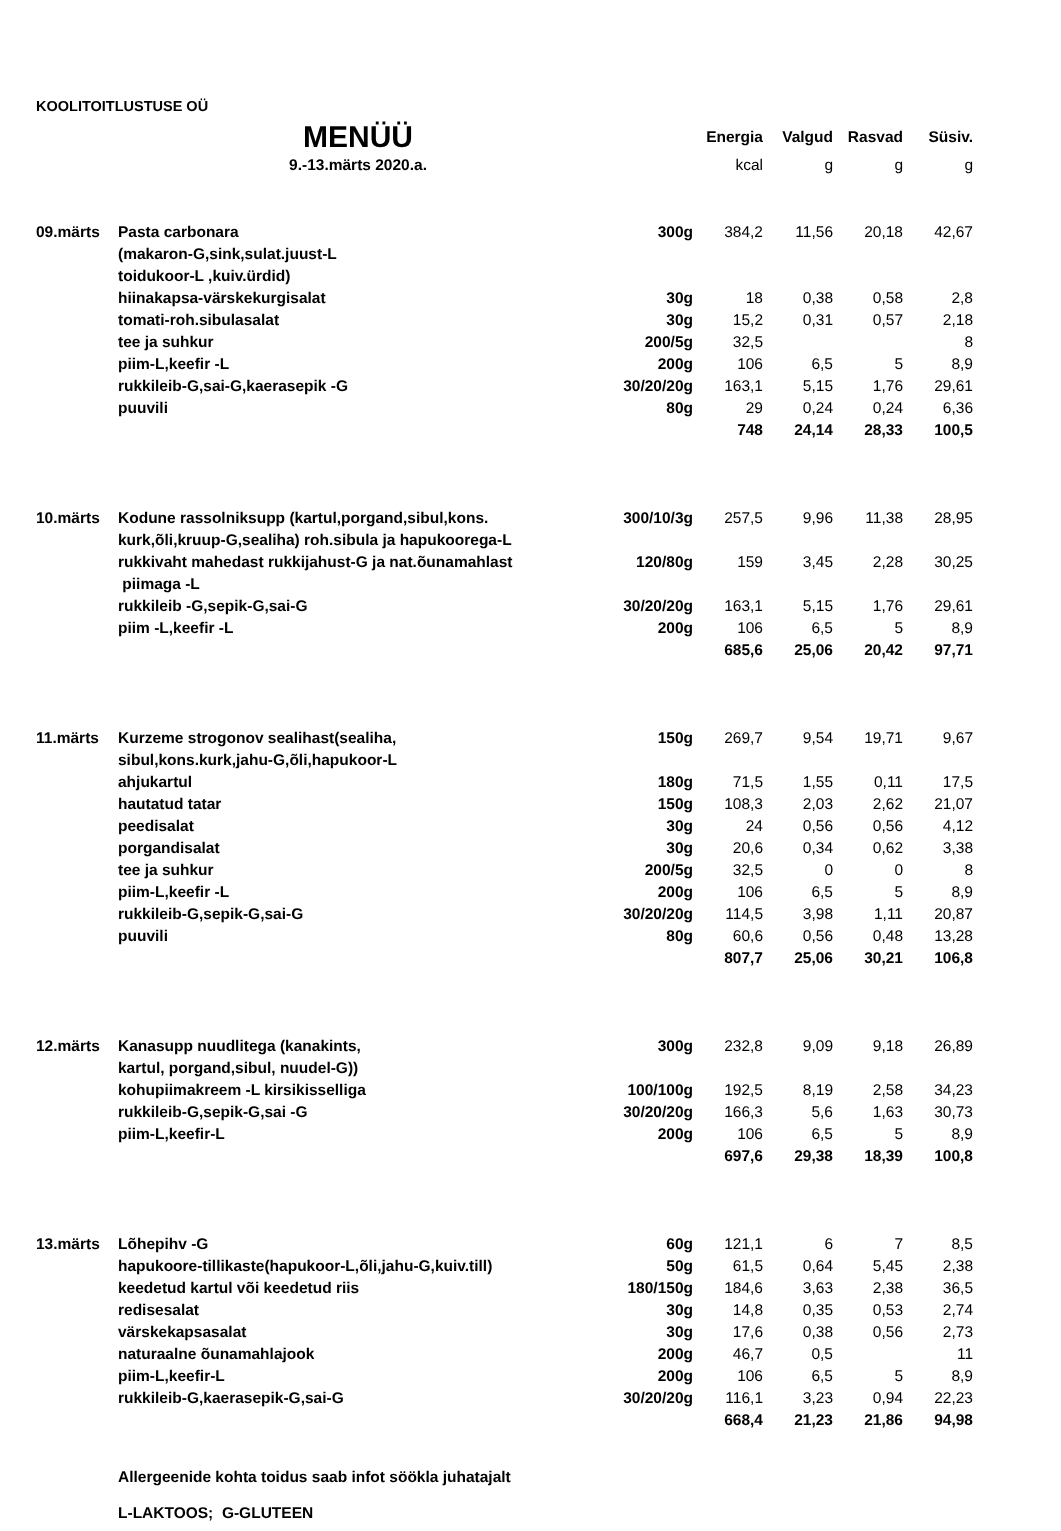KOOLITOITLUSTUSE OÜ
| | MENÜÜ | | Energia | Valgud | Rasvad | Süsiv. |
| | 9.-13.märts 2020.a. | | kcal | g | g | g |
| 09.märts | Pasta carbonara | 300g | 384,2 | 11,56 | 20,18 | 42,67 |
| | (makaron-G,sink,sulat.juust-L | | | | | |
| | toidukoor-L ,kuiv.ürdid) | | | | | |
| | hiinakapsa-värskekurgisalat | 30g | 18 | 0,38 | 0,58 | 2,8 |
| | tomati-roh.sibulasalat | 30g | 15,2 | 0,31 | 0,57 | 2,18 |
| | tee ja suhkur | 200/5g | 32,5 | | | 8 |
| | piim-L,keefir -L | 200g | 106 | 6,5 | 5 | 8,9 |
| | rukkileib-G,sai-G,kaerasepik -G | 30/20/20g | 163,1 | 5,15 | 1,76 | 29,61 |
| | puuvili | 80g | 29 | 0,24 | 0,24 | 6,36 |
| | | | 748 | 24,14 | 28,33 | 100,5 |
| 10.märts | Kodune rassolniksupp (kartul,porgand,sibul,kons. | 300/10/3g | 257,5 | 9,96 | 11,38 | 28,95 |
| | kurk,õli,kruup-G,sealiha) roh.sibula ja hapukoorega-L | | | | | |
| | rukkivaht mahedast rukkijahust-G ja nat.õunamahlast | 120/80g | 159 | 3,45 | 2,28 | 30,25 |
| | piimaga -L | | | | | |
| | rukkileib -G,sepik-G,sai-G | 30/20/20g | 163,1 | 5,15 | 1,76 | 29,61 |
| | piim -L,keefir -L | 200g | 106 | 6,5 | 5 | 8,9 |
| | | | 685,6 | 25,06 | 20,42 | 97,71 |
| 11.märts | Kurzeme strogonov sealihast(sealiha, | 150g | 269,7 | 9,54 | 19,71 | 9,67 |
| | sibul,kons.kurk,jahu-G,õli,hapukoor-L | | | | | |
| | ahjukartul | 180g | 71,5 | 1,55 | 0,11 | 17,5 |
| | hautatud tatar | 150g | 108,3 | 2,03 | 2,62 | 21,07 |
| | peedisalat | 30g | 24 | 0,56 | 0,56 | 4,12 |
| | porgandisalat | 30g | 20,6 | 0,34 | 0,62 | 3,38 |
| | tee ja suhkur | 200/5g | 32,5 | 0 | 0 | 8 |
| | piim-L,keefir -L | 200g | 106 | 6,5 | 5 | 8,9 |
| | rukkileib-G,sepik-G,sai-G | 30/20/20g | 114,5 | 3,98 | 1,11 | 20,87 |
| | puuvili | 80g | 60,6 | 0,56 | 0,48 | 13,28 |
| | | | 807,7 | 25,06 | 30,21 | 106,8 |
| 12.märts | Kanasupp nuudlitega (kanakints, | 300g | 232,8 | 9,09 | 9,18 | 26,89 |
| | kartul, porgand,sibul, nuudel-G)) | | | | | |
| | kohupiimakreem -L kirsikisselliga | 100/100g | 192,5 | 8,19 | 2,58 | 34,23 |
| | rukkileib-G,sepik-G,sai -G | 30/20/20g | 166,3 | 5,6 | 1,63 | 30,73 |
| | piim-L,keefir-L | 200g | 106 | 6,5 | 5 | 8,9 |
| | | | 697,6 | 29,38 | 18,39 | 100,8 |
| 13.märts | Lõhepihv -G | 60g | 121,1 | 6 | 7 | 8,5 |
| | hapukoore-tillikaste(hapukoor-L,õli,jahu-G,kuiv.till) | 50g | 61,5 | 0,64 | 5,45 | 2,38 |
| | keedetud kartul või keedetud riis | 180/150g | 184,6 | 3,63 | 2,38 | 36,5 |
| | redisesalat | 30g | 14,8 | 0,35 | 0,53 | 2,74 |
| | värskekapsasalat | 30g | 17,6 | 0,38 | 0,56 | 2,73 |
| | naturaalne õunamahlajook | 200g | 46,7 | 0,5 | | 11 |
| | piim-L,keefir-L | 200g | 106 | 6,5 | 5 | 8,9 |
| | rukkileib-G,kaerasepik-G,sai-G | 30/20/20g | 116,1 | 3,23 | 0,94 | 22,23 |
| | | | 668,4 | 21,23 | 21,86 | 94,98 |
Allergeenide kohta toidus saab infot söökla juhatajalt
L-LAKTOOS; G-GLUTEEN